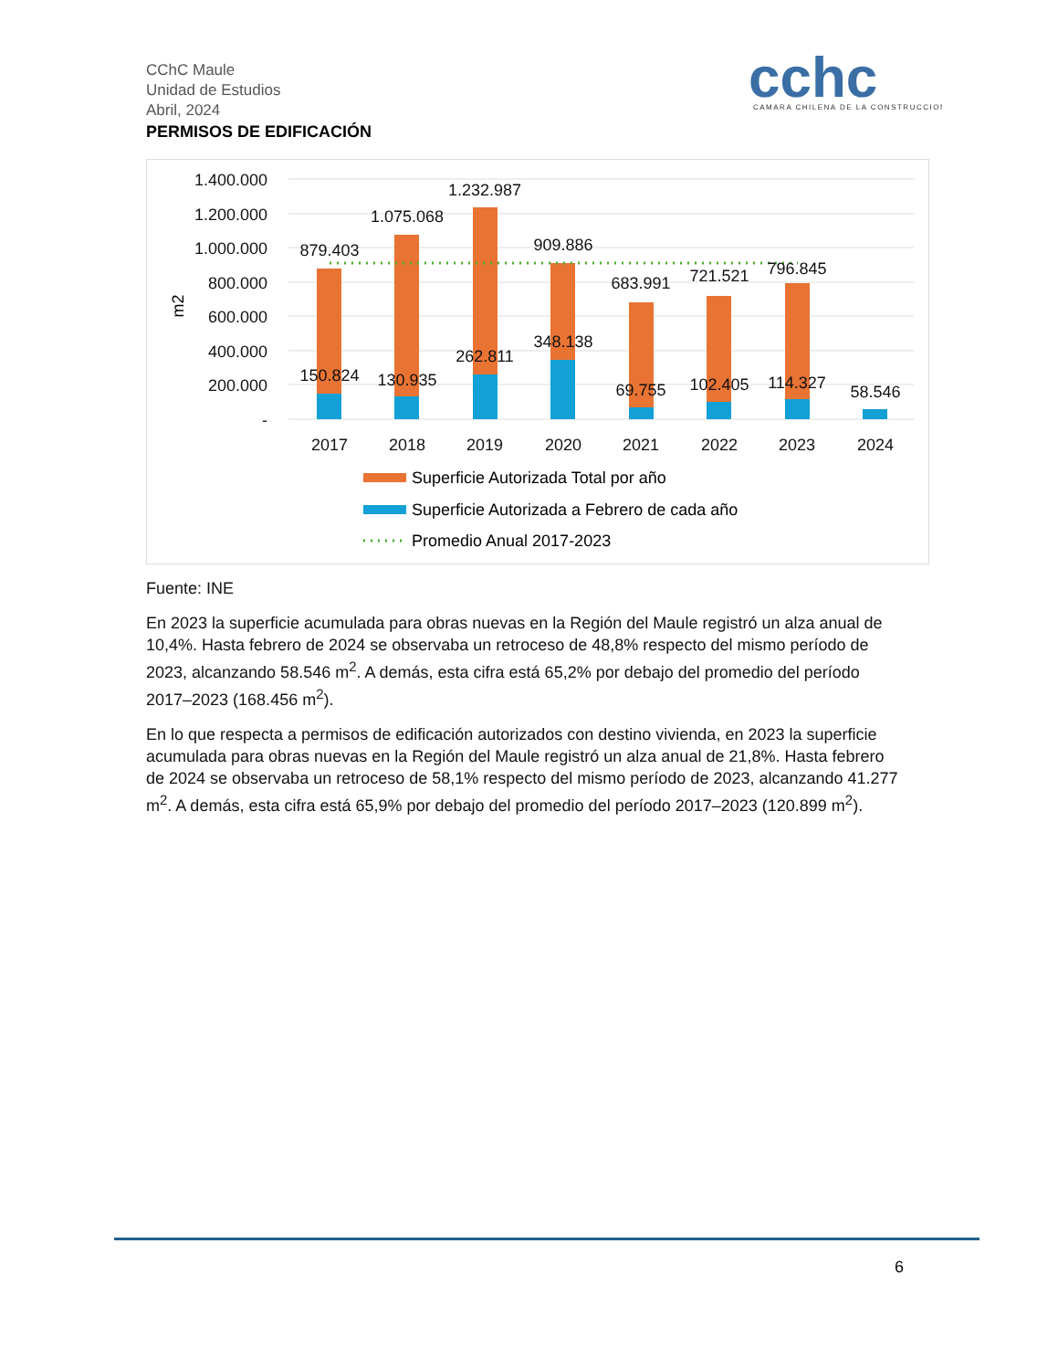CChC Maule
Unidad de Estudios
Abril, 2024
PERMISOS DE EDIFICACIÓN
cchc
CAMARA CHILENA DE LA CONSTRUCCION
m2
1.400.000
1.200.000
1.000.000
800.000
600.000
400.000
200.000
-
879.403
1.075.068
1.232.987
909.886
683.991
721.521
796.845
150.824
130.935
262.811
348.138
69.755
102.405
114.327
58.546
2017
2018
2019
2020
2021
2022
2023
2024
Superficie Autorizada Total por año
Superficie Autorizada a Febrero de cada año
Promedio Anual 2017-2023
Fuente: INE
En 2023 la superficie acumulada para obras nuevas en la Región del Maule registró un alza anual de 10,4%. Hasta febrero de 2024 se observaba un retroceso de 48,8% respecto del mismo período de 2023, alcanzando 58.546 m<sup>2</sup>. A demás, esta cifra está 65,2% por debajo del promedio del período 2017–2023 (168.456 m<sup>2</sup>).
En lo que respecta a permisos de edificación autorizados con destino vivienda, en 2023 la superficie acumulada para obras nuevas en la Región del Maule registró un alza anual de 21,8%. Hasta febrero de 2024 se observaba un retroceso de 58,1% respecto del mismo período de 2023, alcanzando 41.277 m<sup>2</sup>. A demás, esta cifra está 65,9% por debajo del promedio del período 2017–2023 (120.899 m<sup>2</sup>).
6